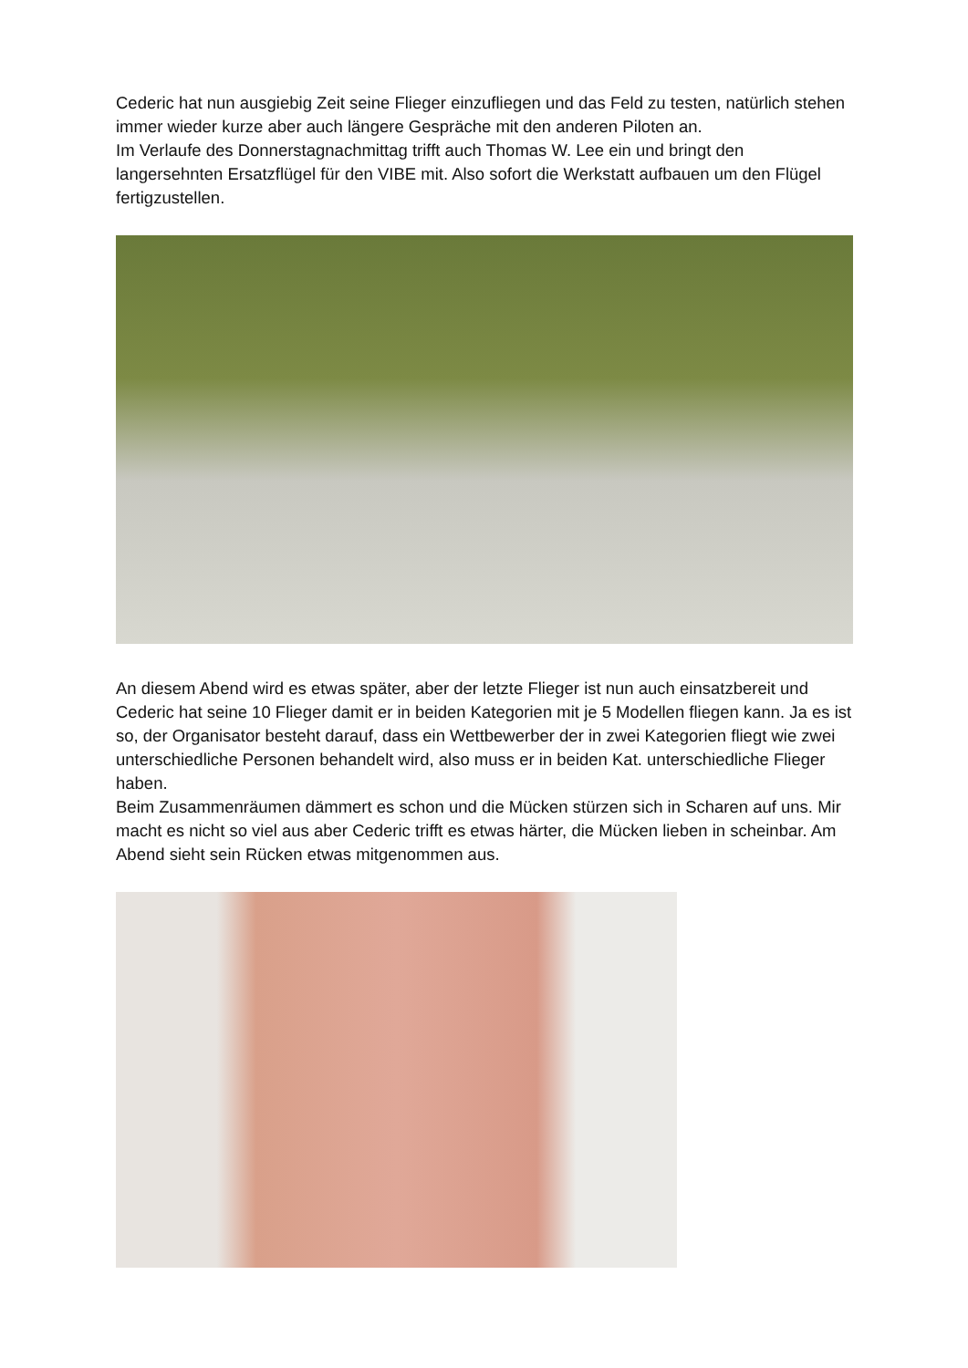Cederic hat nun ausgiebig Zeit seine Flieger einzufliegen und das Feld zu testen, natürlich stehen immer wieder kurze aber auch längere Gespräche mit den anderen Piloten an.
Im Verlaufe des Donnerstagnachmittag trifft auch Thomas W. Lee ein und bringt den langersehnten Ersatzflügel für den VIBE mit. Also sofort die Werkstatt aufbauen um den Flügel fertigzustellen.
An diesem Abend wird es etwas später, aber der letzte Flieger ist nun auch einsatzbereit und Cederic hat seine 10 Flieger damit er in beiden Kategorien mit je 5 Modellen fliegen kann. Ja es ist so, der Organisator besteht darauf, dass ein Wettbewerber der in zwei Kategorien fliegt wie zwei unterschiedliche Personen behandelt wird, also muss er in beiden Kat. unterschiedliche Flieger haben.
Beim Zusammenräumen dämmert es schon und die Mücken stürzen sich in Scharen auf uns. Mir macht es nicht so viel aus aber Cederic trifft es etwas härter, die Mücken lieben in scheinbar. Am Abend sieht sein Rücken etwas mitgenommen aus.